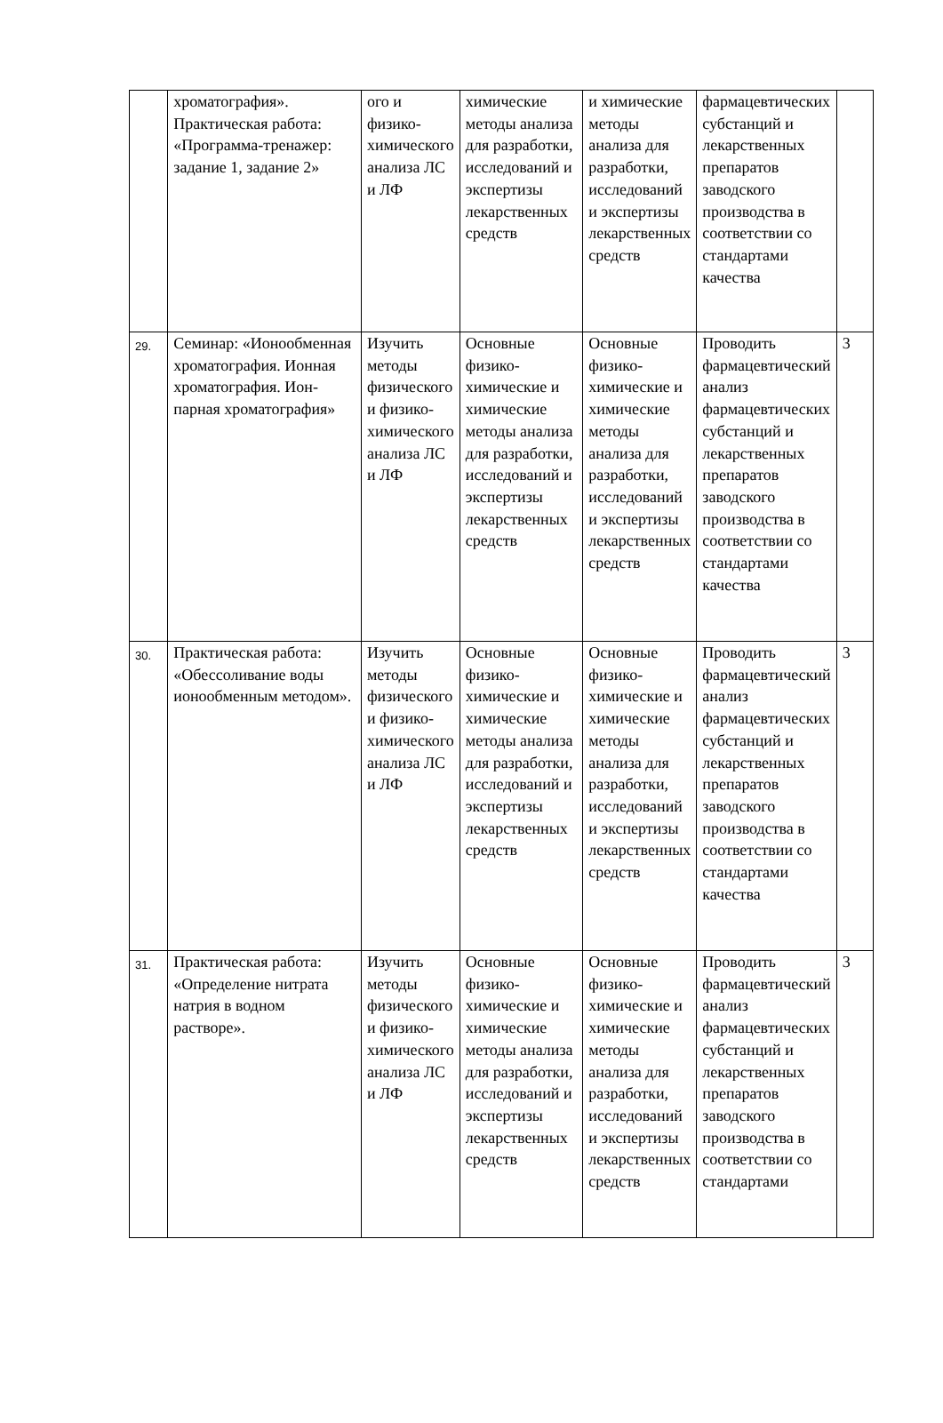| | хроматография». Практическая работа: «Программа-тренажер: задание 1, задание 2» | ого и физико-химического анализа ЛС и ЛФ | химические методы анализа для разработки, исследований и экспертизы лекарственных средств | и химические методы анализа для разработки, исследований и экспертизы лекарственных средств | фармацевтических субстанций и лекарственных препаратов заводского производства в соответствии со стандартами качества | |
| 29. | Семинар: «Ионообменная хроматография. Ионная хроматография. Ион-парная хроматография» | Изучить методы физического и физико-химического анализа ЛС и ЛФ | Основные физико-химические и химические методы анализа для разработки, исследований и экспертизы лекарственных средств | Основные физико-химические и химические методы анализа для разработки, исследований и экспертизы лекарственных средств | Проводить фармацевтический анализ фармацевтических субстанций и лекарственных препаратов заводского производства в соответствии со стандартами качества | 3 |
| 30. | Практическая работа: «Обессоливание воды ионообменным методом». | Изучить методы физического и физико-химического анализа ЛС и ЛФ | Основные физико-химические и химические методы анализа для разработки, исследований и экспертизы лекарственных средств | Основные физико-химические и химические методы анализа для разработки, исследований и экспертизы лекарственных средств | Проводить фармацевтический анализ фармацевтических субстанций и лекарственных препаратов заводского производства в соответствии со стандартами качества | 3 |
| 31. | Практическая работа: «Определение нитрата натрия в водном растворе». | Изучить методы физического и физико-химического анализа ЛС и ЛФ | Основные физико-химические и химические методы анализа для разработки, исследований и экспертизы лекарственных средств | Основные физико-химические и химические методы анализа для разработки, исследований и экспертизы лекарственных средств | Проводить фармацевтический анализ фармацевтических субстанций и лекарственных препаратов заводского производства в соответствии со стандартами | 3 |